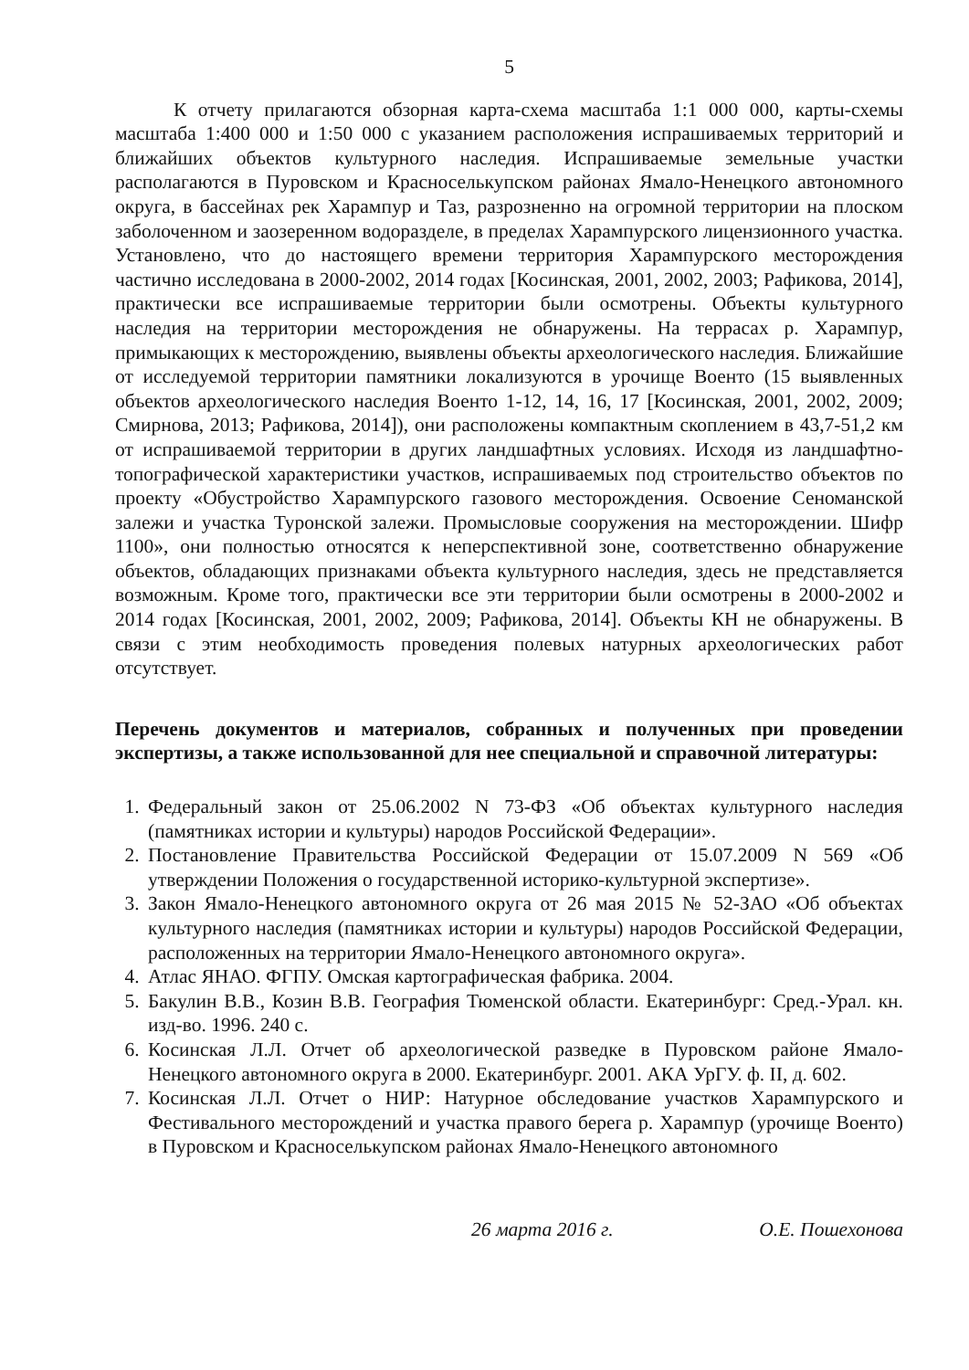5
К отчету прилагаются обзорная карта-схема масштаба 1:1 000 000, карты-схемы масштаба 1:400 000 и 1:50 000 с указанием расположения испрашиваемых территорий и ближайших объектов культурного наследия. Испрашиваемые земельные участки располагаются в Пуровском и Красноселькупском районах Ямало-Ненецкого автономного округа, в бассейнах рек Харампур и Таз, разрозненно на огромной территории на плоском заболоченном и заозеренном водоразделе, в пределах Харампурского лицензионного участка. Установлено, что до настоящего времени территория Харампурского месторождения частично исследована в 2000-2002, 2014 годах [Косинская, 2001, 2002, 2003; Рафикова, 2014], практически все испрашиваемые территории были осмотрены. Объекты культурного наследия на территории месторождения не обнаружены. На террасах р. Харампур, примыкающих к месторождению, выявлены объекты археологического наследия. Ближайшие от исследуемой территории памятники локализуются в урочище Военто (15 выявленных объектов археологического наследия Военто 1-12, 14, 16, 17 [Косинская, 2001, 2002, 2009; Смирнова, 2013; Рафикова, 2014]), они расположены компактным скоплением в 43,7-51,2 км от испрашиваемой территории в других ландшафтных условиях. Исходя из ландшафтно-топографической характеристики участков, испрашиваемых под строительство объектов по проекту «Обустройство Харампурского газового месторождения. Освоение Сеноманской залежи и участка Туронской залежи. Промысловые сооружения на месторождении. Шифр 1100», они полностью относятся к неперспективной зоне, соответственно обнаружение объектов, обладающих признаками объекта культурного наследия, здесь не представляется возможным. Кроме того, практически все эти территории были осмотрены в 2000-2002 и 2014 годах [Косинская, 2001, 2002, 2009; Рафикова, 2014]. Объекты КН не обнаружены. В связи с этим необходимость проведения полевых натурных археологических работ отсутствует.
Перечень документов и материалов, собранных и полученных при проведении экспертизы, а также использованной для нее специальной и справочной литературы:
1. Федеральный закон от 25.06.2002 N 73-ФЗ «Об объектах культурного наследия (памятниках истории и культуры) народов Российской Федерации».
2. Постановление Правительства Российской Федерации от 15.07.2009 N 569 «Об утверждении Положения о государственной историко-культурной экспертизе».
3. Закон Ямало-Ненецкого автономного округа от 26 мая 2015 № 52-ЗАО «Об объектах культурного наследия (памятниках истории и культуры) народов Российской Федерации, расположенных на территории Ямало-Ненецкого автономного округа».
4. Атлас ЯНАО. ФГПУ. Омская картографическая фабрика. 2004.
5. Бакулин В.В., Козин В.В. География Тюменской области. Екатеринбург: Сред.-Урал. кн. изд-во. 1996. 240 с.
6. Косинская Л.Л. Отчет об археологической разведке в Пуровском районе Ямало-Ненецкого автономного округа в 2000. Екатеринбург. 2001. АКА УрГУ. ф. II, д. 602.
7. Косинская Л.Л. Отчет о НИР: Натурное обследование участков Харампурского и Фестивального месторождений и участка правого берега р. Харампур (урочище Военто) в Пуровском и Красноселькупском районах Ямало-Ненецкого автономного
26 марта 2016 г. О.Е. Пошехонова